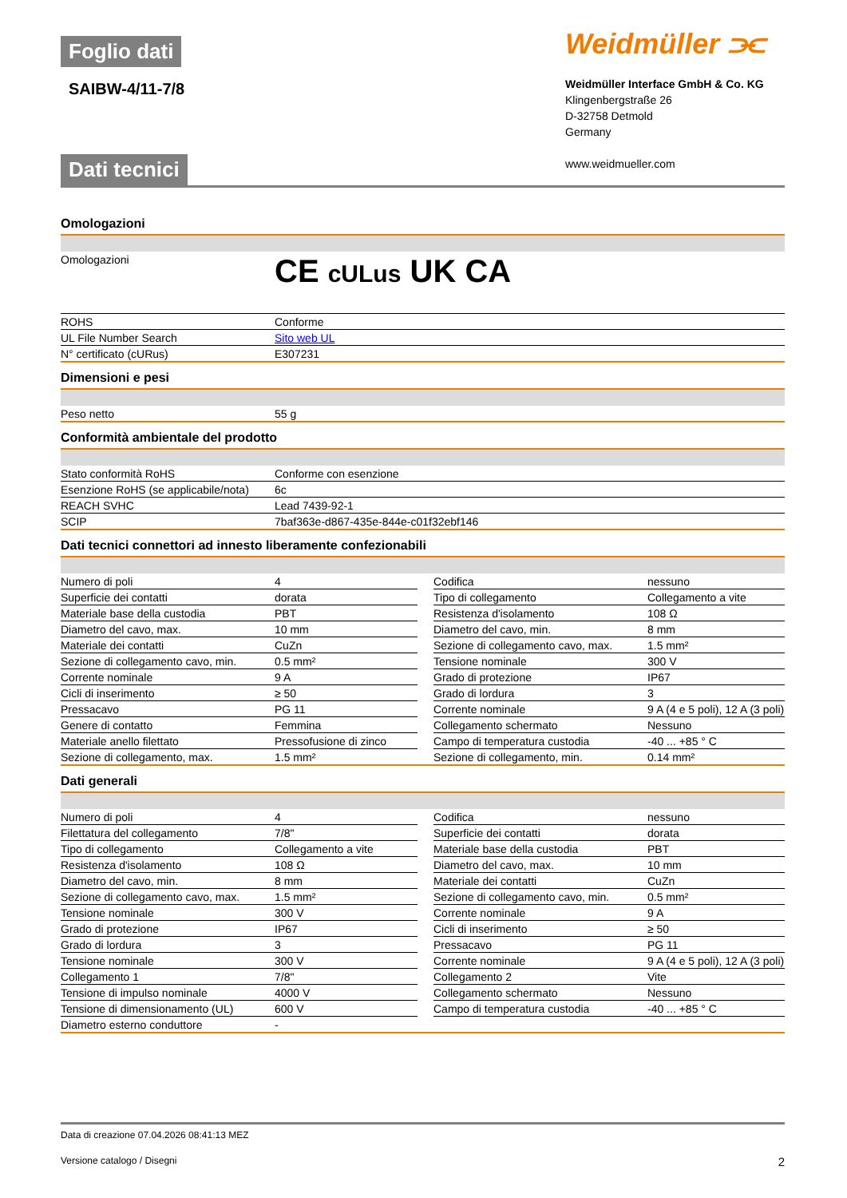Foglio dati
SAIBW-4/11-7/8
Weidmüller ⫘
Weidmüller Interface GmbH & Co. KG
Klingenbergstraße 26
D-32758 Detmold
Germany
www.weidmueller.com
Dati tecnici
Omologazioni
| Omologazioni | CE cULus UK CA |
| ROHS | Conforme |
| UL File Number Search | Sito web UL |
| N° certificato (cURus) | E307231 |
Dimensioni e pesi
| Peso netto | 55 g |
Conformità ambientale del prodotto
| Stato conformità RoHS | Conforme con esenzione |
| Esenzione RoHS (se applicabile/nota) | 6c |
| REACH SVHC | Lead 7439-92-1 |
| SCIP | 7baf363e-d867-435e-844e-c01f32ebf146 |
Dati tecnici connettori ad innesto liberamente confezionabili
| Numero di poli | 4 | | Codifica | nessuno |
| Superficie dei contatti | dorata | | Tipo di collegamento | Collegamento a vite |
| Materiale base della custodia | PBT | | Resistenza d'isolamento | 108 Ω |
| Diametro del cavo, max. | 10 mm | | Diametro del cavo, min. | 8 mm |
| Materiale dei contatti | CuZn | | Sezione di collegamento cavo, max. | 1.5 mm² |
| Sezione di collegamento cavo, min. | 0.5 mm² | | Tensione nominale | 300 V |
| Corrente nominale | 9 A | | Grado di protezione | IP67 |
| Cicli di inserimento | ≥ 50 | | Grado di lordura | 3 |
| Pressacavo | PG 11 | | Corrente nominale | 9 A (4 e 5 poli), 12 A (3 poli) |
| Genere di contatto | Femmina | | Collegamento schermato | Nessuno |
| Materiale anello filettato | Pressofusione di zinco | | Campo di temperatura custodia | -40 ... +85 ° C |
| Sezione di collegamento, max. | 1.5 mm² | | Sezione di collegamento, min. | 0.14 mm² |
Dati generali
| Numero di poli | 4 | | Codifica | nessuno |
| Filettatura del collegamento | 7/8" | | Superficie dei contatti | dorata |
| Tipo di collegamento | Collegamento a vite | | Materiale base della custodia | PBT |
| Resistenza d'isolamento | 108 Ω | | Diametro del cavo, max. | 10 mm |
| Diametro del cavo, min. | 8 mm | | Materiale dei contatti | CuZn |
| Sezione di collegamento cavo, max. | 1.5 mm² | | Sezione di collegamento cavo, min. | 0.5 mm² |
| Tensione nominale | 300 V | | Corrente nominale | 9 A |
| Grado di protezione | IP67 | | Cicli di inserimento | ≥ 50 |
| Grado di lordura | 3 | | Pressacavo | PG 11 |
| Tensione nominale | 300 V | | Corrente nominale | 9 A (4 e 5 poli), 12 A (3 poli) |
| Collegamento 1 | 7/8" | | Collegamento 2 | Vite |
| Tensione di impulso nominale | 4000 V | | Collegamento schermato | Nessuno |
| Tensione di dimensionamento (UL) | 600 V | | Campo di temperatura custodia | -40 ... +85 ° C |
| Diametro esterno conduttore | - | | | |
Data di creazione 07.04.2026 08:41:13 MEZ
Versione catalogo / Disegni 2